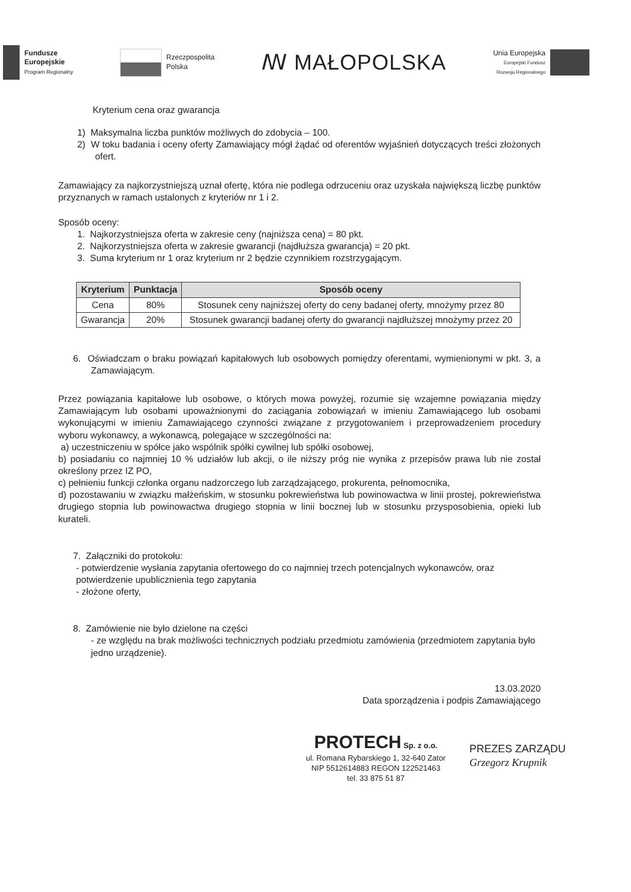Fundusze
Europejskie
Program Regionalny
Rzeczpospolita
Polska
ꟿ MAŁOPOLSKA
Unia Europejska
Europejski Fundusz
Rozwoju Regionalnego
Kryterium cena oraz gwarancja
1) Maksymalna liczba punktów możliwych do zdobycia – 100.
2) W toku badania i oceny oferty Zamawiający mógł żądać od oferentów wyjaśnień dotyczących treści złożonych ofert.
Zamawiający za najkorzystniejszą uznał ofertę, która nie podlega odrzuceniu oraz uzyskała największą liczbę punktów przyznanych w ramach ustalonych z kryteriów nr 1 i 2.
Sposób oceny:
1. Najkorzystniejsza oferta w zakresie ceny (najniższa cena) = 80 pkt.
2. Najkorzystniejsza oferta w zakresie gwarancji (najdłuższa gwarancja) = 20 pkt.
3. Suma kryterium nr 1 oraz kryterium nr 2 będzie czynnikiem rozstrzygającym.
| Kryterium | Punktacja | Sposób oceny |
| --- | --- | --- |
| Cena | 80% | Stosunek ceny najniższej oferty do ceny badanej oferty, mnożymy przez 80 |
| Gwarancja | 20% | Stosunek gwarancji badanej oferty do gwarancji najdłuższej mnożymy przez 20 |
6. Oświadczam o braku powiązań kapitałowych lub osobowych pomiędzy oferentami, wymienionymi w pkt. 3, a Zamawiającym.
Przez powiązania kapitałowe lub osobowe, o których mowa powyżej, rozumie się wzajemne powiązania między Zamawiającym lub osobami upoważnionymi do zaciągania zobowiązań w imieniu Zamawiającego lub osobami wykonującymi w imieniu Zamawiającego czynności związane z przygotowaniem i przeprowadzeniem procedury wyboru wykonawcy, a wykonawcą, polegające w szczególności na:
a) uczestniczeniu w spółce jako wspólnik spółki cywilnej lub spółki osobowej,
b) posiadaniu co najmniej 10 % udziałów lub akcji, o ile niższy próg nie wynika z przepisów prawa lub nie został określony przez IZ PO,
c) pełnieniu funkcji członka organu nadzorczego lub zarządzającego, prokurenta, pełnomocnika,
d) pozostawaniu w związku małżeńskim, w stosunku pokrewieństwa lub powinowactwa w linii prostej, pokrewieństwa drugiego stopnia lub powinowactwa drugiego stopnia w linii bocznej lub w stosunku przysposobienia, opieki lub kurateli.
7. Załączniki do protokołu:
- potwierdzenie wysłania zapytania ofertowego do co najmniej trzech potencjalnych wykonawców, oraz potwierdzenie upublicznienia tego zapytania
- złożone oferty,
8. Zamówienie nie było dzielone na części
- ze względu na brak możliwości technicznych podziału przedmiotu zamówienia (przedmiotem zapytania było jedno urządzenie).
13.03.2020
Data sporządzenia i podpis Zamawiającego
PROTECH Sp. z o.o.
ul. Romana Rybarskiego 1, 32-640 Zator
NIP 5512614883 REGON 122521463
tel. 33 875 51 87
PREZES ZARZĄDU
Grzegorz Krupnik